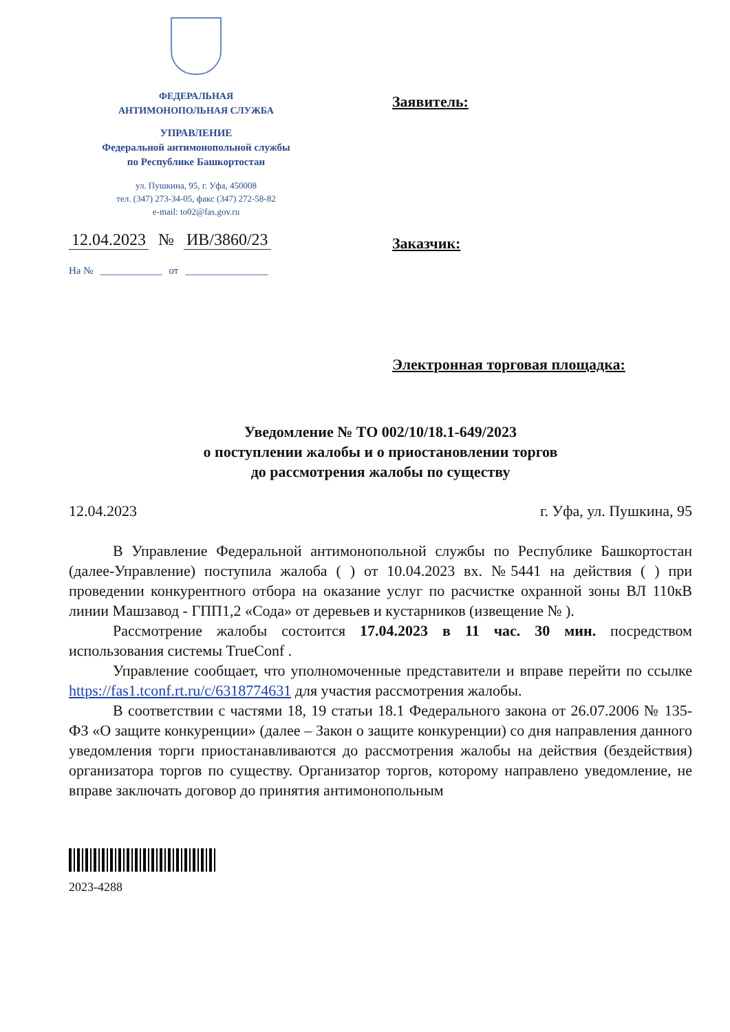ФЕДЕРАЛЬНАЯ
АНТИМОНОПОЛЬНАЯ СЛУЖБА
УПРАВЛЕНИЕ
Федеральной антимонопольной службы
по Республике Башкортостан
ул. Пушкина, 95, г. Уфа, 450008
тел. (347) 273-34-05, факс (347) 272-58-82
e-mail: to02@fas.gov.ru
12.04.2023 № ИВ/3860/23
На № ____________ от ________________
Заявитель:
Заказчик:
Электронная торговая площадка:
Уведомление № ТО 002/10/18.1-649/2023
о поступлении жалобы и о приостановлении торгов
до рассмотрения жалобы по существу
12.04.2023 г. Уфа, ул. Пушкина, 95
В Управление Федеральной антимонопольной службы по Республике Башкортостан (далее-Управление) поступила жалоба ( ) от 10.04.2023 вх. №5441 на действия ( ) при проведении конкурентного отбора на оказание услуг по расчистке охранной зоны ВЛ 110кВ линии Машзавод - ГПП1,2 «Сода» от деревьев и кустарников (извещение № ).
Рассмотрение жалобы состоится 17.04.2023 в 11 час. 30 мин. посредством использования системы TrueConf .
Управление сообщает, что уполномоченные представители и вправе перейти по ссылке https://fas1.tconf.rt.ru/c/6318774631 для участия рассмотрения жалобы.
В соответствии с частями 18, 19 статьи 18.1 Федерального закона от 26.07.2006 № 135-ФЗ «О защите конкуренции» (далее – Закон о защите конкуренции) со дня направления данного уведомления торги приостанавливаются до рассмотрения жалобы на действия (бездействия) организатора торгов по существу. Организатор торгов, которому направлено уведомление, не вправе заключать договор до принятия антимонопольным
2023-4288